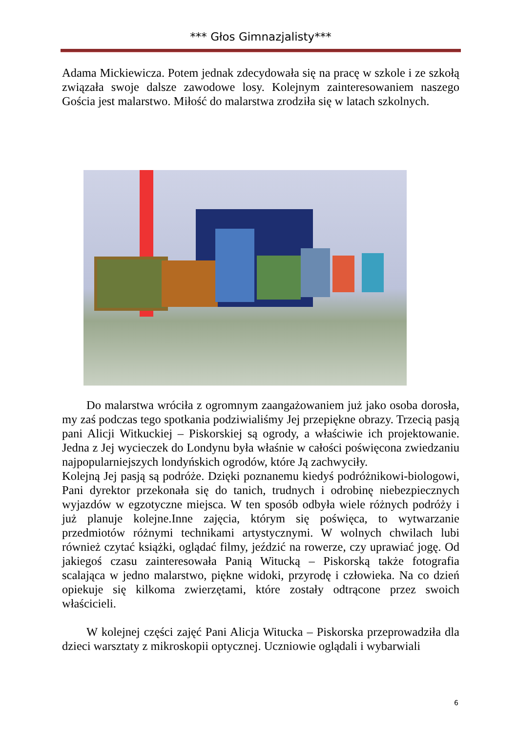*** Głos Gimnazjalisty***
Adama Mickiewicza. Potem jednak zdecydowała się na pracę w szkole i ze szkołą związała swoje dalsze zawodowe losy. Kolejnym zainteresowaniem naszego Gościa jest malarstwo. Miłość do malarstwa zrodziła się w latach szkolnych.
Do malarstwa wróciła z ogromnym zaangażowaniem już jako osoba dorosła, my zaś podczas tego spotkania podziwialiśmy Jej przepiękne obrazy. Trzecią pasją pani Alicji Witkuckiej – Piskorskiej są ogrody, a właściwie ich projektowanie. Jedna z Jej wycieczek do Londynu była właśnie w całości poświęcona zwiedzaniu najpopularniejszych londyńskich ogrodów, które Ją zachwyciły.
Kolejną Jej pasją są podróże. Dzięki poznanemu kiedyś podróżnikowi-biologowi, Pani dyrektor przekonała się do tanich, trudnych i odrobinę niebezpiecznych wyjazdów w egzotyczne miejsca. W ten sposób odbyła wiele różnych podróży i już planuje kolejne.Inne zajęcia, którym się poświęca, to wytwarzanie przedmiotów różnymi technikami artystycznymi. W wolnych chwilach lubi również czytać książki, oglądać filmy, jeździć na rowerze, czy uprawiać jogę. Od jakiegoś czasu zainteresowała Panią Witucką – Piskorską także fotografia scalająca w jedno malarstwo, piękne widoki, przyrodę i człowieka. Na co dzień opiekuje się kilkoma zwierzętami, które zostały odtrącone przez swoich właścicieli.
W kolejnej części zajęć Pani Alicja Witucka – Piskorska przeprowadziła dla dzieci warsztaty z mikroskopii optycznej. Uczniowie oglądali i wybarwiali
6